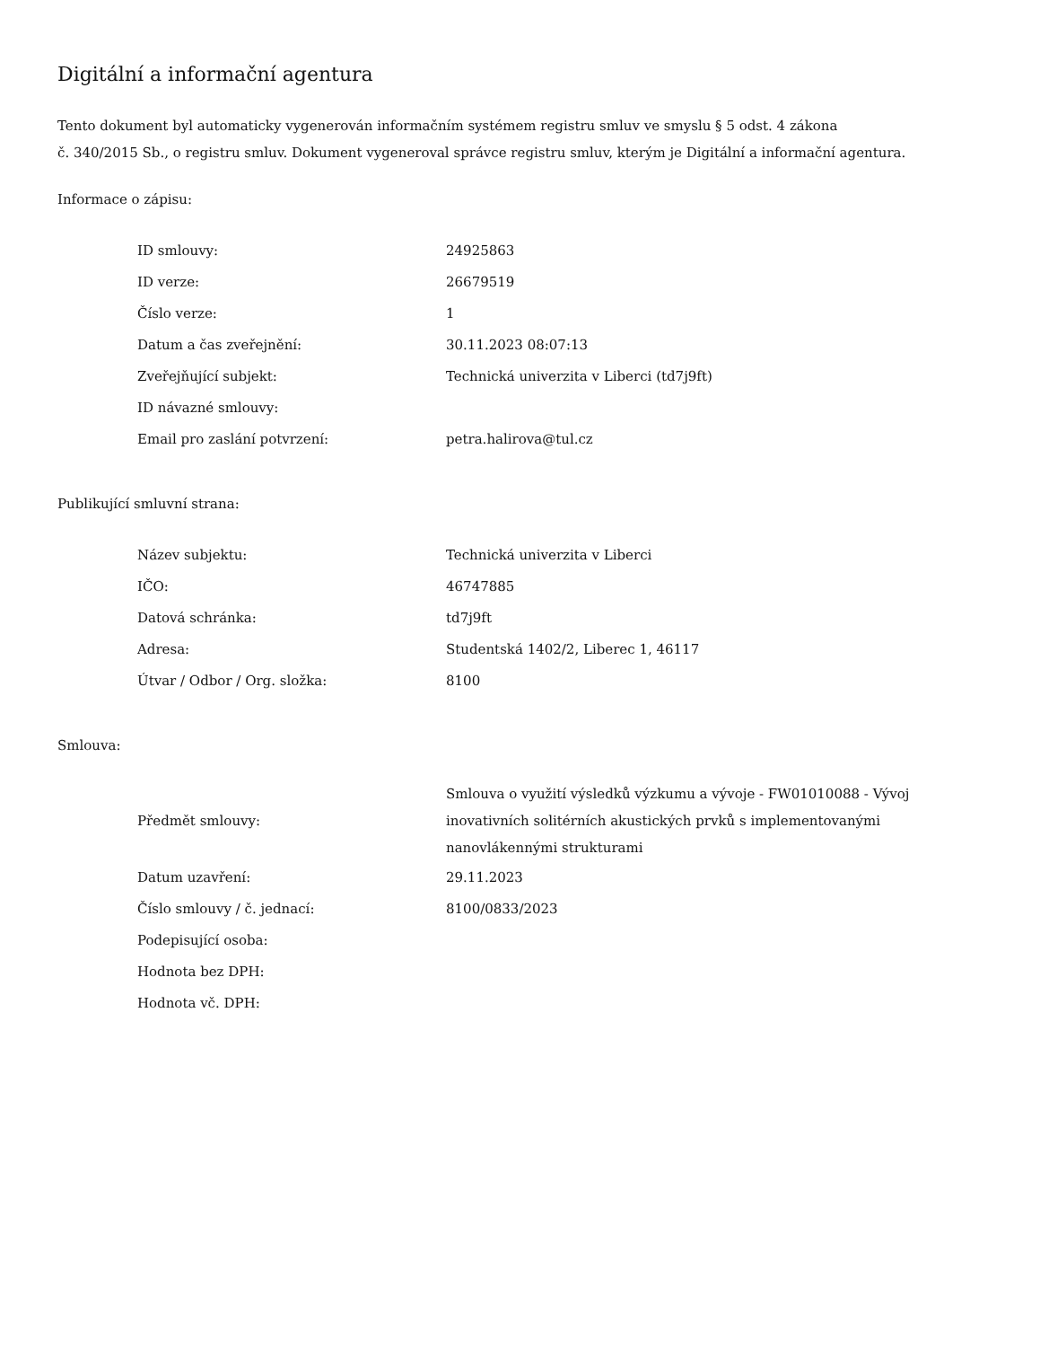Digitální a informační agentura
Tento dokument byl automaticky vygenerován informačním systémem registru smluv ve smyslu § 5 odst. 4 zákona
č. 340/2015 Sb., o registru smluv. Dokument vygeneroval správce registru smluv, kterým je Digitální a informační agentura.
Informace o zápisu:
| ID smlouvy: | 24925863 |
| ID verze: | 26679519 |
| Číslo verze: | 1 |
| Datum a čas zveřejnění: | 30.11.2023 08:07:13 |
| Zveřejňující subjekt: | Technická univerzita v Liberci (td7j9ft) |
| ID návazné smlouvy: | |
| Email pro zaslání potvrzení: | petra.halirova@tul.cz |
Publikující smluvní strana:
| Název subjektu: | Technická univerzita v Liberci |
| IČO: | 46747885 |
| Datová schránka: | td7j9ft |
| Adresa: | Studentská 1402/2, Liberec 1, 46117 |
| Útvar / Odbor / Org. složka: | 8100 |
Smlouva:
| Předmět smlouvy: | Smlouva o využití výsledků výzkumu a vývoje - FW01010088 - Vývoj inovativních solitérních akustických prvků s implementovanými nanovlákennými strukturami |
| Datum uzavření: | 29.11.2023 |
| Číslo smlouvy / č. jednací: | 8100/0833/2023 |
| Podepisující osoba: | |
| Hodnota bez DPH: | |
| Hodnota vč. DPH: | |